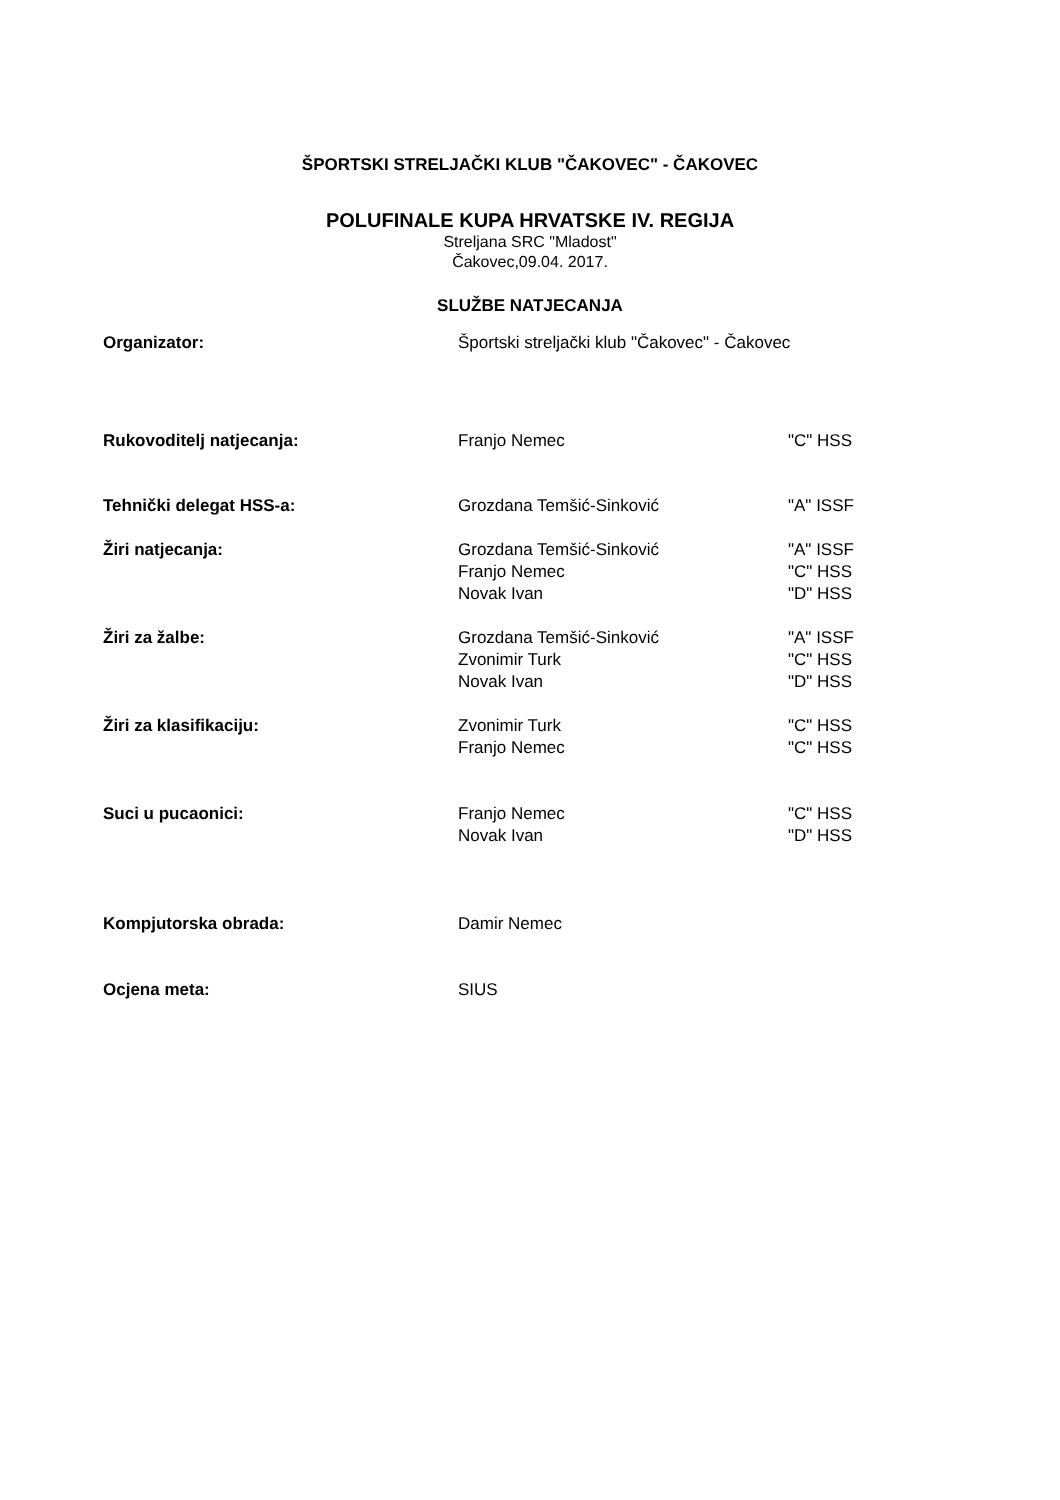ŠPORTSKI STRELJAČKI KLUB "ČAKOVEC" - ČAKOVEC
POLUFINALE KUPA HRVATSKE IV. REGIJA
Streljana SRC "Mladost"
Čakovec,09.04. 2017.
SLUŽBE NATJECANJA
| Organizator: | Športski streljački klub "Čakovec" - Čakovec | |
| Rukovoditelj natjecanja: | Franjo Nemec | "C" HSS |
| Tehnički delegat HSS-a: | Grozdana Temšić-Sinković | "A" ISSF |
| Žiri natjecanja: | Grozdana Temšić-Sinković Franjo Nemec Novak Ivan | "A" ISSF "C" HSS "D" HSS |
| Žiri za žalbe: | Grozdana Temšić-Sinković Zvonimir Turk Novak Ivan | "A" ISSF "C" HSS "D" HSS |
| Žiri za klasifikaciju: | Zvonimir Turk Franjo Nemec | "C" HSS "C" HSS |
| Suci u pucaonici: | Franjo Nemec Novak Ivan | "C" HSS "D" HSS |
| Kompjutorska obrada: | Damir Nemec | |
| Ocjena meta: | SIUS | |